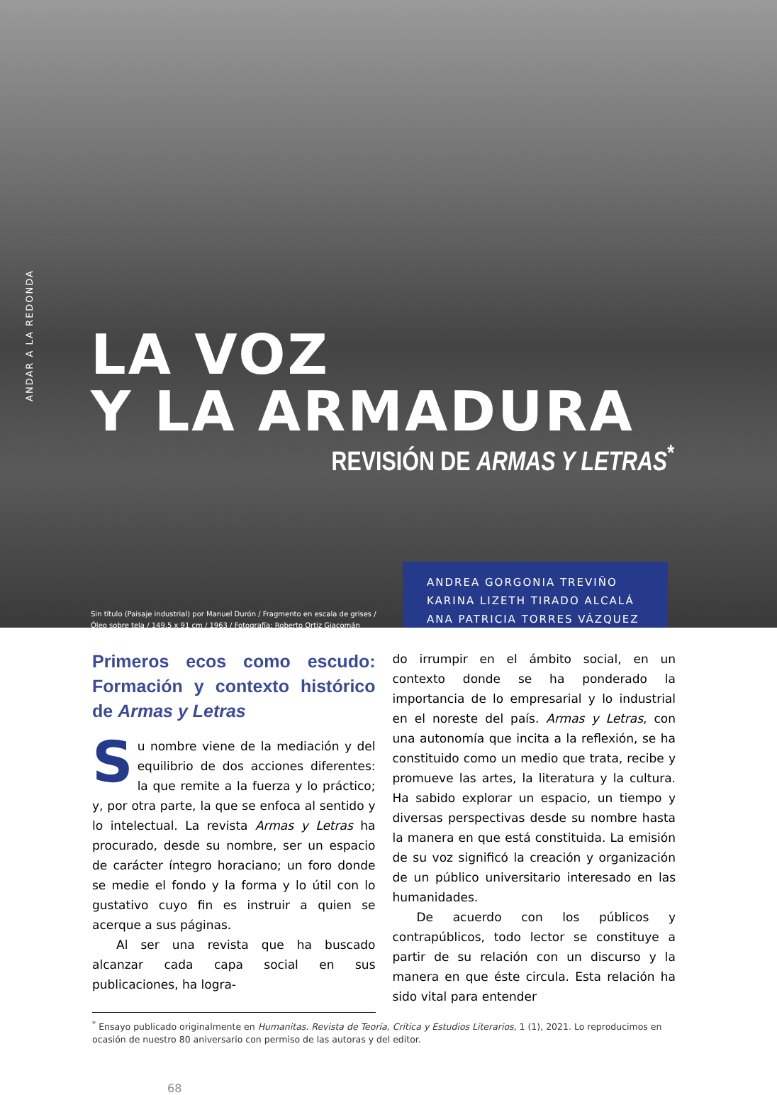ANDAR A LA REDONDA
LA VOZ
Y LA ARMADURA
REVISIÓN DE ARMAS Y LETRAS<sup>*</sup>
Sin título (Paisaje industrial) por Manuel Durón / Fragmento en escala de grises / Óleo sobre tela / 149.5 x 91 cm / 1963 / Fotografía: Roberto Ortiz Giacomán
ANDREA GORGONIA TREVIÑO
KARINA LIZETH TIRADO ALCALÁ
ANA PATRICIA TORRES VÁZQUEZ
Primeros ecos como escudo: Formación y contexto histórico de Armas y Letras
Su nombre viene de la mediación y del equilibrio de dos acciones diferentes: la que remite a la fuerza y lo práctico; y, por otra parte, la que se enfoca al sentido y lo intelectual. La revista Armas y Letras ha procurado, desde su nombre, ser un espacio de carácter íntegro horaciano; un foro donde se medie el fondo y la forma y lo útil con lo gustativo cuyo fin es instruir a quien se acerque a sus páginas.
Al ser una revista que ha buscado alcanzar cada capa social en sus publicaciones, ha logra-
do irrumpir en el ámbito social, en un contexto donde se ha ponderado la importancia de lo empresarial y lo industrial en el noreste del país. Armas y Letras, con una autonomía que incita a la reflexión, se ha constituido como un medio que trata, recibe y promueve las artes, la literatura y la cultura. Ha sabido explorar un espacio, un tiempo y diversas perspectivas desde su nombre hasta la manera en que está constituida. La emisión de su voz significó la creación y organización de un público universitario interesado en las humanidades.
De acuerdo con los públicos y contrapúblicos, todo lector se constituye a partir de su relación con un discurso y la manera en que éste circula. Esta relación ha sido vital para entender
<sup>*</sup> Ensayo publicado originalmente en Humanitas. Revista de Teoría, Crítica y Estudios Literarios, 1 (1), 2021. Lo reproducimos en ocasión de nuestro 80 aniversario con permiso de las autoras y del editor.
68